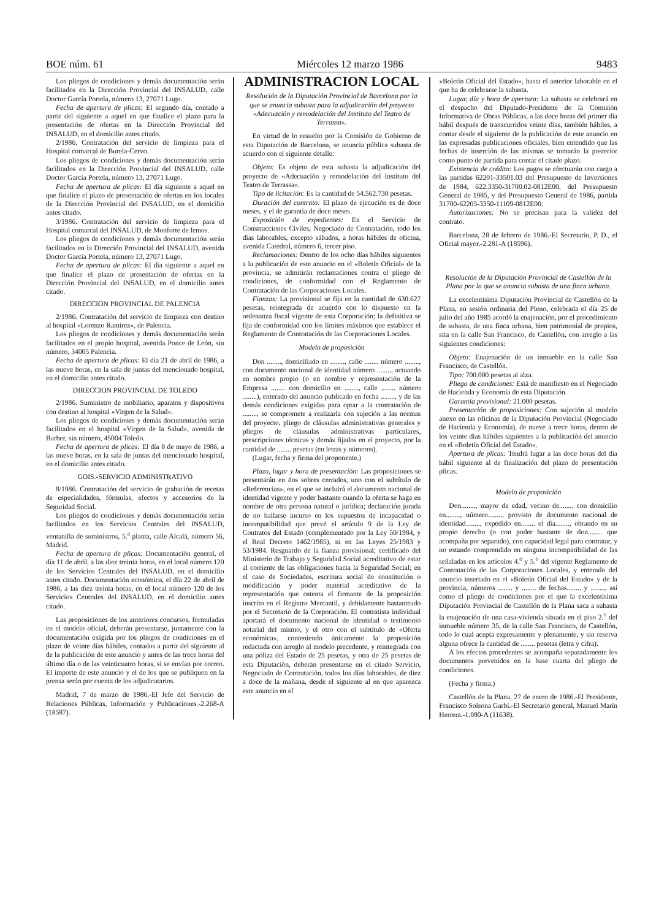BOE núm. 61 Miércoles 12 marzo 1986 9483
Los pliegos de condiciones y demás documentación serán facilitados en la Dirección Provincial del INSALUD, calle Doctor García Portela, número 13, 27071 Lugo.
Fecha de apertura de plicas: El segundo día, contado a partir del siguiente a aquel en que finalice el plazo para la presentación de ofertas en la Dirección Provincial del INSALUD, en el domicilio antes citado.
2/1986. Contratación del servicio de limpieza para el Hospital comarcal de Burela-Cervo.
Los pliegos de condiciones y demás documentación serán facilitados en la Dirección Provincial del INSALUD, calle Doctor García Portela, número 13, 27071 Lugo.
Fecha de apertura de plicas: El día siguiente a aquel en que finalice el plazo de presentación de ofertas en los locales de la Dirección Provincial del INSALUD, en el domicilio antes citado.
3/1986. Contratación del servicio de limpieza para el Hospital comarcal del INSALUD, de Monforte de lemos.
Los pliegos de condiciones y demás documentación serán facilitados en la Dirección Provincial del INSALUD, avenida Doctor García Portela, número 13, 27071 Lugo.
Fecha de apertura de plicas: El día siguiente a aquel en que finalice el plazo de presentación de ofertas en la Dirección Provincial del INSALUD, en el domicilio antes citado.
DIRECCION PROVINCIAL DE PALENCIA
2/1986. Contratación del servicio de limpieza con destino al hospital «Lorenzo Ramírez», de Palencia.
Los pliegos de condiciones y demás documentación serán facilitados en el propio hospital, avenida Ponce de León, sin número, 34005 Palencia.
Fecha de apertura de plicas: El día 21 de abril de 1986, a las nueve horas, en la sala de juntas del mencionado hospital, en el domicilio antes citado.
DIRECCION PROVINCIAL DE TOLEDO
2/1986. Suministro de mobiliario, aparatos y dispositivos con destino al hospital «Virgen de la Salud».
Los pliegos de condiciones y demás documentación serán facilitados en el hospital «Virgen de la Salud», avenida de Barber, sin número, 45004 Toledo.
Fecha de apertura de plicas: El día 8 de mayo de 1986, a las nueve horas, en la sala de juntas del mencionado hospital, en el domicilio antes citado.
GOIS.-SERVICIO ADMINISTRATIVO
8/1986. Contratación del servicio de grabación de recetas de especialidades, fórmulas, efectos y accesorios de la Seguridad Social.
Los pliegos de condiciones y demás documentación serán facilitados en los Servicios Centrales del INSALUD, ventanilla de suministros, 5.<sup>a</sup> planta, calle Alcalá, número 56, Madrid.
Fecha de apertura de plicas: Documentación general, el día 11 de abril, a las diez treinta horas, en el local número 120 de los Servicios Centrales del INSALUD, en el domicilio antes citado. Documentación económica, el día 22 de abril de 1986, a las diez treinta horas, en el local número 120 de los Servicios Centrales del INSALUD, en el domicilio antes citado.
Las proposiciones de los anteriores concursos, formuladas en el modelo oficial, deberán presentarse, juntamente con la documentación exigida por los pliegos de condiciones en el plazo de veinte días hábiles, contados a partir del siguiente al de la publicación de este anuncio y antes de las trece horas del último día o de las veinticuatro horas, si se envían por correo. El importe de este anuncio y el de los que se publiquen en la prensa serán por cuenta de los adjudicatarios.
Madrid, 7 de marzo de 1986.-El Jefe del Servicio de Relaciones Públicas, Información y Publicaciones.-2.268-A (18587).
ADMINISTRACION LOCAL
Resolución de la Diputación Provincial de Barcelona por la que se anuncia subasta para la adjudicación del proyecto «Adecuación y remodelación del Instituto del Teatro de Terrassa».
En virtud de lo resuelto por la Comisión de Gobierno de esta Diputación de Barcelona, se anuncia pública subasta de acuerdo con el siguiente detalle:
Objeto: Es objeto de esta subasta la adjudicación del proyecto de «Adecuación y remodelación del Instituto del Teatro de Terrassa».
Tipo de licitación: Es la cantidad de 54.562.730 pesetas.
Duración del contrato: El plazo de ejecución es de doce meses, y el de garantía de doce meses.
Exposición de expedientes: En el Servicio de Construcciones Civiles, Negociado de Contratación, todo los días laborables, excepto sábados, a horas hábiles de oficina, avenida Catedral, número 6, tercer piso.
Reclamaciones: Dentro de los ocho días hábiles siguientes a la publicación de este anuncio en el «Boletín Oficial» de la provincia, se admitirán reclamaciones contra el pliego de condiciones, de conformidad con el Reglamento de Contratación de las Corporaciones Locales.
Fianzas: La provisional se fija en la cantidad de 630.627 pesetas, reintegrada de acuerdo con lo dispuesto en la ordenanza fiscal vigente de esta Corporación; la definitiva se fija de conformidad con los límites máximos que establece el Reglamento de Contratación de las Corporaciones Locales.
Modelo de proposición
Don ........, domiciliado en ........, calle ........ número ........, con documento nacional de identidad número ........, actuando en nombre propio (o en nombre y representación de la Empresa ........ con domicilio en ........, calle ........ número ........), enterado del anuncio publicado en fecha ........, y de las demás condiciones exigidas para optar a la contratación de ........, se compromete a realizarla con sujeción a las normas del proyecto, pliego de cláusulas administrativas generales y pliegos de cláusulas administrativas particulares, prescripciones técnicas y demás fijados en el proyecto, por la cantidad de ........ pesetas (en letras y números).
(Lugar, fecha y firma del proponente.)
Plazo, lugar y hora de presentación: Las proposiciones se presentarán en dos sobres cerrados, uno con el subtítulo de «Referencias», en el que se incluirá el documento nacional de identidad vigente y poder bastante cuando la oferta se haga en nombre de otra persona natural o jurídica; declaración jurada de no hallarse incurso en los supuestos de incapacidad o incompatibilidad que prevé el artículo 9 de la Ley de Contratos del Estado (complementado por la Ley 50/1984, y el Real Decreto 1462/1985), ni en las Leyes 25/1983 y 53/1984. Resguardo de la fianza provisional; certificado del Ministerio de Trabajo y Seguridad Social acreditativo de estar al corriente de las obligaciones hacia la Seguridad Social; en el caso de Sociedades, escritura social de constitución o modificación y poder material acreditativo de la representación que ostenta el firmante de la proposición inscrito en el Registro Mercantil, y debidamente bastanteado por el Secretario de la Corporación. El contratista individual aportará el documento nacional de identidad o testimonio notarial del mismo, y el otro con el subtítulo de «Oferta económica», conteniendo únicamente la proposición redactada con arreglo al modelo precedente, y reintegrada con una póliza del Estado de 25 pesetas, y otra de 25 pesetas de esta Diputación, deberán presentarse en el citado Servicio, Negociado de Contratación, todos los días laborables, de diez a doce de la mañana, desde el siguiente al en que aparezca este anuncio en el
«Boletín Oficial del Estado», hasta el anterior laborable en el que ha de celebrarse la subasta.
Lugar, día y hora de apertura: La subasta se celebrará en el despacho del Diputado-Presidente de la Comisión Informativa de Obras Públicas, a las doce horas del primer día hábil después de transcurridos veinte días, también hábiles, a contar desde el siguiente de la publicación de este anuncio en las expresadas publicaciones oficiales, bien entendido que las fechas de inserción de las mismas se tomarán la posterior como punto de partida para contar el citado plazo.
Existencia de crédito: Los pagos se efectuarán con cargo a las partidas 62201-33501.03 del Presupuesto de Inversiones de 1984, 622.3350-31700.02-0812E00, del Presupuesto General de 1985, y del Presupuesto General de 1986, partida 31700-62205-3350-11109-0812E00.
Autorizaciones: No se precisan para la validez del contrato.
Barcelona, 28 de febrero de 1986.-El Secretario, P. D., el Oficial mayor.-2.281-A (18596).
Resolución de la Diputación Provincial de Castellón de la Plana por la que se anuncia subasta de una finca urbana.
La excelentísima Diputación Provincial de Castellón de la Plana, en sesión ordinaria del Pleno, celebrada el día 25 de julio del año 1985 acordó la enajenación, por el procedimiento de subasta, de una finca urbana, bien patrimonial de propios, sita en la calle San Francisco, de Castellón, con arreglo a las siguientes condiciones:
Objeto: Enajenación de un inmueble en la calle San Francisco, de Castellón.
Tipo: 700.000 pesetas al alza.
Pliego de condiciones: Está de manifiesto en el Negociado de Hacienda y Economía de esta Diputación.
Garantía provisional: 21.000 pesetas.
Presentación de proposiciones: Con sujeción al modelo anexo en las oficinas de la Diputación Provincial (Negociado de Hacienda y Economía), de nueve a trece horas, dentro de los veinte días hábiles siguientes a la publicación del anuncio en el «Boletín Oficial del Estado».
Apertura de plicas: Tendrá lugar a las doce horas del día hábil siguiente al de finalización del plazo de presentación plicas.
Modelo de proposición
Don........, mayor de edad, vecino de........ con domicilio en........, número........, provisto de documento nacional de identidad........, expedido en........ el día........, obrando en su propio derecho (o con poder bastante de don........ que acompaña por separado), con capacidad legal para contratar, y no estando comprendido en ninguna incompatibilidad de las señaladas en los artículos 4.<sup>o</sup> y 5.<sup>o</sup> del vigente Reglamento de Contratación de las Corporaciones Locales, y enterado del anuncio insertado en el «Boletín Oficial del Estado» y de la provincia, números ........ y ........ de fechas........ y ........, así como el pliego de condiciones por el que la excelentísima Diputación Provincial de Castellón de la Plana saca a subasta la enajenación de una casa-vivienda situada en el piso 2.<sup>o</sup> del inmueble número 35, de la calle San Francisco, de Castellón, todo lo cual acepta expresamente y plenamente, y sin reserva alguna ofrece la cantidad de ........ pesetas (letra y cifra).
A los efectos procedentes se acompaña separadamente los documentos prevenidos en la base cuarta del pliego de condiciones.
(Fecha y firma.)
Castellón de la Plana, 27 de enero de 1986.-El Presidente, Francisco Solsona Garbí.-El Secretario general, Manuel Marín Herrera.-1.080-A (11638).